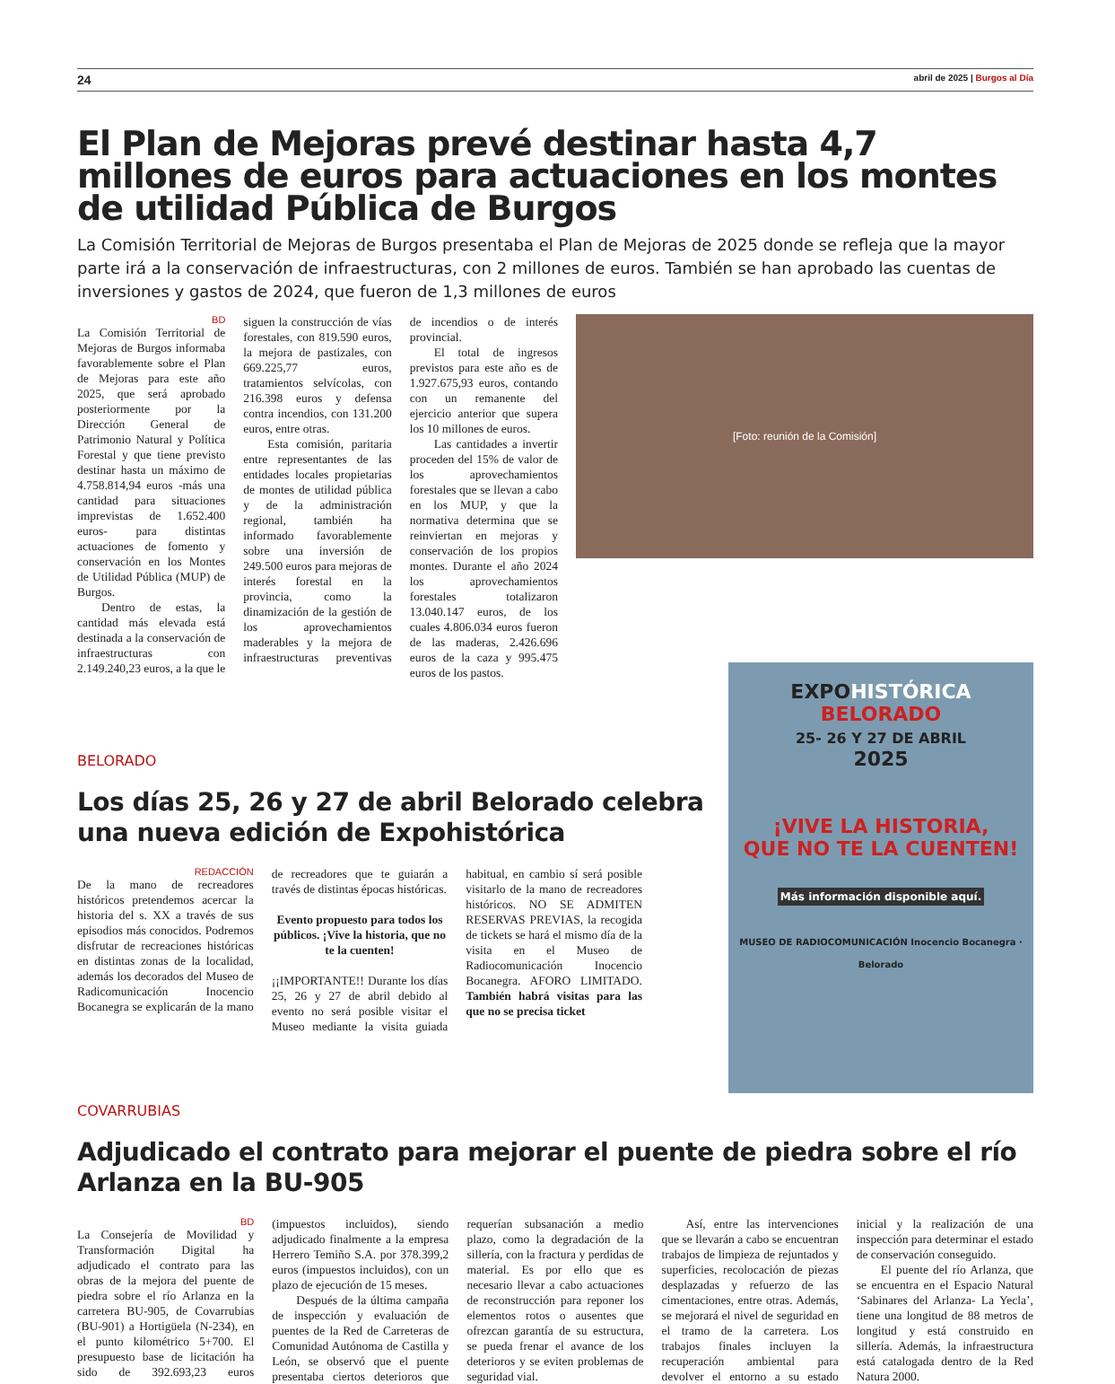24 abril de 2025 | Burgos al Día
El Plan de Mejoras prevé destinar hasta 4,7 millones de euros para actuaciones en los montes de utilidad Pública de Burgos
La Comisión Territorial de Mejoras de Burgos presentaba el Plan de Mejoras de 2025 donde se refleja que la mayor parte irá a la conservación de infraestructuras, con 2 millones de euros. También se han aprobado las cuentas de inversiones y gastos de 2024, que fueron de 1,3 millones de euros
[Foto: reunión de la Comisión]
BD
La Comisión Territorial de Mejoras de Burgos informaba favorablemente sobre el Plan de Mejoras para este año 2025, que será aprobado posteriormente por la Dirección General de Patrimonio Natural y Política Forestal y que tiene previsto destinar hasta un máximo de 4.758.814,94 euros -más una cantidad para situaciones imprevistas de 1.652.400 euros- para distintas actuaciones de fomento y conservación en los Montes de Utilidad Pública (MUP) de Burgos.
Dentro de estas, la cantidad más elevada está destinada a la conservación de infraestructuras con 2.149.240,23 euros, a la que le siguen la construcción de vías forestales, con 819.590 euros, la mejora de pastizales, con 669.225,77 euros, tratamientos selvícolas, con 216.398 euros y defensa contra incendios, con 131.200 euros, entre otras.
Esta comisión, paritaria entre representantes de las entidades locales propietarias de montes de utilidad pública y de la administración regional, también ha informado favorablemente sobre una inversión de 249.500 euros para mejoras de interés forestal en la provincia, como la dinamización de la gestión de los aprovechamientos maderables y la mejora de infraestructuras preventivas de incendios o de interés provincial.
El total de ingresos previstos para este año es de 1.927.675,93 euros, contando con un remanente del ejercicio anterior que supera los 10 millones de euros.
Las cantidades a invertir proceden del 15% de valor de los aprovechamientos forestales que se llevan a cabo en los MUP, y que la normativa determina que se reinviertan en mejoras y conservación de los propios montes. Durante el año 2024 los aprovechamientos forestales totalizaron 13.040.147 euros, de los cuales 4.806.034 euros fueron de las maderas, 2.426.696 euros de la caza y 995.475 euros de los pastos.
EXPOHISTÓRICA
BELORADO
25- 26 Y 27 DE ABRIL
2025
¡VIVE LA HISTORIA,
QUE NO TE LA CUENTEN!
Más información disponible aquí.
MUSEO DE RADIOCOMUNICACIÓN Inocencio Bocanegra · Belorado
BELORADO
Los días 25, 26 y 27 de abril Belorado celebra una nueva edición de Expohistórica
REDACCIÓN
De la mano de recreadores históricos pretendemos acercar la historia del s. XX a través de sus episodios más conocidos. Podremos disfrutar de recreaciones históricas en distintas zonas de la localidad, además los decorados del Museo de Radicomunicación Inocencio Bocanegra se explicarán de la mano de recreadores que te guiarán a través de distintas épocas históricas.
Evento propuesto para todos los públicos. ¡Vive la historia, que no te la cuenten!
¡¡IMPORTANTE!! Durante los días 25, 26 y 27 de abril debido al evento no será posible visitar el Museo mediante la visita guiada habitual, en cambio sí será posible visitarlo de la mano de recreadores históricos. NO SE ADMITEN RESERVAS PREVIAS, la recogida de tickets se hará el mismo día de la visita en el Museo de Radiocomunicación Inocencio Bocanegra. AFORO LIMITADO. También habrá visitas para las que no se precisa ticket
COVARRUBIAS
Adjudicado el contrato para mejorar el puente de piedra sobre el río Arlanza en la BU-905
BD
La Consejería de Movilidad y Transformación Digital ha adjudicado el contrato para las obras de la mejora del puente de piedra sobre el río Arlanza en la carretera BU-905, de Covarrubias (BU-901) a Hortigüela (N-234), en el punto kilométrico 5+700. El presupuesto base de licitación ha sido de 392.693,23 euros (impuestos incluidos), siendo adjudicado finalmente a la empresa Herrero Temiño S.A. por 378.399,2 euros (impuestos incluidos), con un plazo de ejecución de 15 meses.
Después de la última campaña de inspección y evaluación de puentes de la Red de Carreteras de Comunidad Autónoma de Castilla y León, se observó que el puente presentaba ciertos deterioros que requerían subsanación a medio plazo, como la degradación de la sillería, con la fractura y perdidas de material. Es por ello que es necesario llevar a cabo actuaciones de reconstrucción para reponer los elementos rotos o ausentes que ofrezcan garantía de su estructura, se pueda frenar el avance de los deterioros y se eviten problemas de seguridad vial.
Así, entre las intervenciones que se llevarán a cabo se encuentran trabajos de limpieza de rejuntados y superficies, recolocación de piezas desplazadas y refuerzo de las cimentaciones, entre otras. Además, se mejorará el nivel de seguridad en el tramo de la carretera. Los trabajos finales incluyen la recuperación ambiental para devolver el entorno a su estado inicial y la realización de una inspección para determinar el estado de conservación conseguido.
El puente del río Arlanza, que se encuentra en el Espacio Natural ‘Sabinares del Arlanza- La Yecla’, tiene una longitud de 88 metros de longitud y está construido en sillería. Además, la infraestructura está catalogada dentro de la Red Natura 2000.